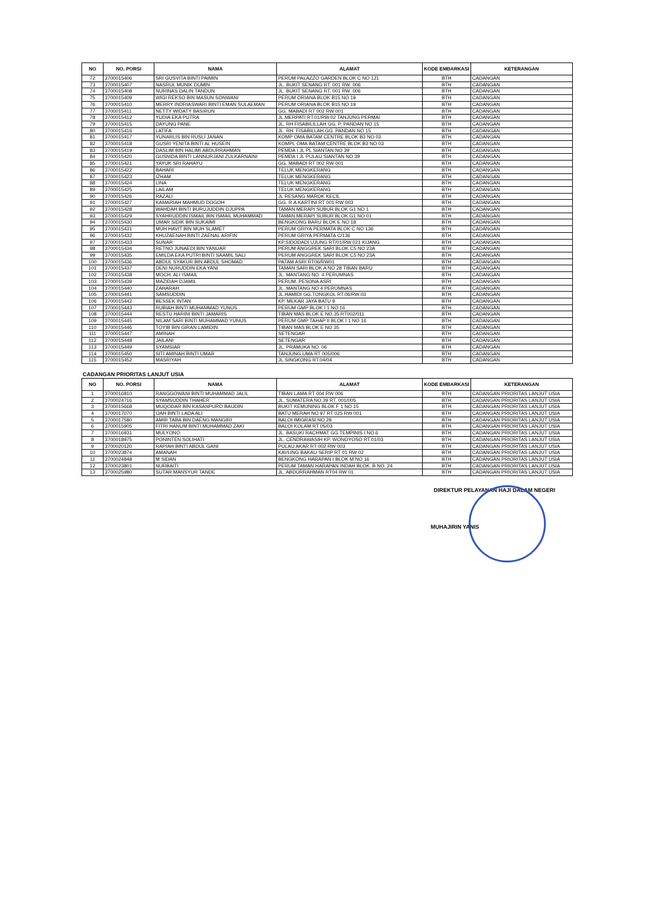| NO | NO. PORSI | NAMA | ALAMAT | KODE EMBARKASI | KETERANGAN |
| --- | --- | --- | --- | --- | --- |
| 72 | 3700015406 | SRI GUSVITA BINTI PAIMIN | PERUM PALAZZO GARDEN BLOK C NO 121 | BTH | CADANGAN |
| 73 | 3700015407 | NASRUL MUNIK DUMIN | JL. BUKIT SENANG RT. 001 RW. 006 | BTH | CADANGAN |
| 74 | 3700015408 | NURINAS DALIN TANDUN | JL. BUKIT SENANG RT. 001 RW. 006 | BTH | CADANGAN |
| 75 | 3700015409 | WIGI REKSO BIN MASUN SONWANI | PERUM ORIANA BLOK B15 NO 19 | BTH | CADANGAN |
| 76 | 3700015410 | MERRY INDRIASWARI BINTI EMAN SULAEMAN | PERUM ORIANA BLOK B15 NO 19 | BTH | CADANGAN |
| 77 | 3700015411 | NETTY WIDATY BASIRUN | GG. MABADI RT 002 RW 001 | BTH | CADANGAN |
| 78 | 3700015412 | YUDIA EKA PUTRA | JL.MERPATI RT.01/RW.02 TANJUNG PERMAI | BTH | CADANGAN |
| 79 | 3700015415 | DAYUNG PANE | JL. RH FISABILILLAH GG. P. PANDAN NO 15 | BTH | CADANGAN |
| 80 | 3700015416 | LATIFA | JL. RH. FISABILLAH GG. PANDAN NO 15 | BTH | CADANGAN |
| 81 | 3700015417 | YUNARLIS BIN RUSLI JANAN | KOMP OMA BATAM CENTRE BLOK B3 NO 03 | BTH | CADANGAN |
| 82 | 3700015418 | GUSRI YENITA BINTI AL HUSEIN | KOMPL OMA BATAM CENTRE BLOK B3 NO 03 | BTH | CADANGAN |
| 83 | 3700015419 | DASLIM BIN HALIMI ABDURRAHMAN | PEMDA I JL PL SIANTAN NO 39 | BTH | CADANGAN |
| 84 | 3700015420 | GUSNIDA BINTI LANNURJANI ZULKARNAINI | PEMDA I JL PULAU SIANTAN NO 39 | BTH | CADANGAN |
| 85 | 3700015421 | YAYUK SRI RAHAYU | GG. MABADI RT 002 RW 001 | BTH | CADANGAN |
| 86 | 3700015422 | BAHARI | TELUK MENGKERANG | BTH | CADANGAN |
| 87 | 3700015423 | IZHAM | TELUK MENGKERANG | BTH | CADANGAN |
| 88 | 3700015424 | LINA | TELUK MENGKERANG | BTH | CADANGAN |
| 89 | 3700015425 | LAILAM | TELUK MENGKERANG | BTH | CADANGAN |
| 90 | 3700015426 | RAZALI | JL RESANG MAROK KECIL | BTH | CADANGAN |
| 91 | 3700015427 | KAMARIAH MAHMUD DOGOH | GG. R.A KARTINI RT 001 RW 003 | BTH | CADANGAN |
| 92 | 3700015428 | WAHDAH BINTI BURUJUDDIN DJUPPA | TAMAN MERAPI SUBUR BLOK G1 NO 1 | BTH | CADANGAN |
| 93 | 3700015429 | SYAHRUDDIN ISMAIL BIN ISMAIL MUHAMMAD | TAMAN MERAPI SUBUR BLOK G1 NO 01 | BTH | CADANGAN |
| 94 | 3700015430 | UMAR SIDIK BIN SUKAIMI | BENGKONG BARU BLOK E NO 18 | BTH | CADANGAN |
| 95 | 3700015431 | MUH HAVIT BIN MUH SLAMET | PERUM GRIYA PERMATA BLOK C NO 136 | BTH | CADANGAN |
| 96 | 3700015432 | KHUZAENAH BINTI ZAENAL ARIFIN | PERUM GRIYA PERMATA C/136 | BTH | CADANGAN |
| 97 | 3700015433 | SUNAR | KP.SIDODADI UJUNG RT/01/RW.021 KIJANG | BTH | CADANGAN |
| 98 | 3700015434 | RETNO JUNAEDI BIN YANUAR | PERUM ANGGREK SARI BLOK C5 NO 23A | BTH | CADANGAN |
| 99 | 3700015435 | EMILDA EKA PUTRI BINTI SAAMIL SALI | PERUM ANGGREK SARI BLOK C5 NO 23A | BTH | CADANGAN |
| 100 | 3700015436 | ABDUL SYAKUR BIN ABDUL SHOMAD | PATAM ASRI RT06/RW01 | BTH | CADANGAN |
| 101 | 3700015437 | DENI NURUDDIN EKA YANI | TAMAN SARI BLOK A NO 28 TIBAN BARU | BTH | CADANGAN |
| 102 | 3700015438 | MOCH. ALI ISMAIL | JL. MANTANG NO. 4 PERUMNAS | BTH | CADANGAN |
| 103 | 3700015439 | MAZIDAH DJAMIL | PERUM. PESONA ASRI | BTH | CADANGAN |
| 104 | 3700015440 | ZAHARAH | JL. MANTANG NO 4 PERUMNAS | BTH | CADANGAN |
| 105 | 3700015441 | SAMSUDDIN | JL.HAMIDI GG.TONGKOL RT.06/RW.03 | BTH | CADANGAN |
| 106 | 3700015442 | BESSEK INTAN | KP. MEKAR JAYA BATU 9 | BTH | CADANGAN |
| 107 | 3700015443 | RUBIAH BINTI MUHAMMAD YUNUS | PERUM GMP BLOK I 1 NO 16 | BTH | CADANGAN |
| 108 | 3700015444 | RESTU HARINI BINTI JAMARIS | TIBAN MAS BLOK E NO.35 RT002/011 | BTH | CADANGAN |
| 109 | 3700015445 | NILAM SARI BINTI MUHAMMAD YUNUS | PERUM GMP TAHAP II BLOK I 1 NO 16 | BTH | CADANGAN |
| 110 | 3700015446 | TOYIB BIN GIRAN LAMIDIN | TIBAN MAS BLOK E NO 35 | BTH | CADANGAN |
| 111 | 3700015447 | AMINAH | SETENGAR | BTH | CADANGAN |
| 112 | 3700015448 | JAILANI | SETENGAR | BTH | CADANGAN |
| 113 | 3700015449 | SYAMSIAR | JL. PRAMUKA NO. 06 | BTH | CADANGAN |
| 114 | 3700015450 | SITI AMINAH BINTI UMAR | TANJUNG UMA RT 005/006 | BTH | CADANGAN |
| 115 | 3700015452 | MASRIYAH | JL.SINGKONG RT.04/04 | BTH | CADANGAN |
CADANGAN PRIORITAS LANJUT USIA
| NO | NO. PORSI | NAMA | ALAMAT | KODE EMBARKASI | KETERANGAN |
| --- | --- | --- | --- | --- | --- |
| 1 | 3700016810 | RANGGOWANI BINTI MUHAMMAD JALIL | TIBAN LAMA RT 004 RW 006 | BTH | CADANGAN PRIORITAS LANJUT USIA |
| 2 | 3700024716 | SYAMSUDDIN THAHER | JL. SUMATERA NO.39 RT. 001/005 | BTH | CADANGAN PRIORITAS LANJUT USIA |
| 3 | 3700015668 | MUQODAR BIN KASANPURO BAUDIN | BUKIT KEMUNING BLOK F 1 NO 15 | BTH | CADANGAN PRIORITAS LANJUT USIA |
| 4 | 3700017070 | IJAH BINTI LADA ALI | BATU MERAH NO 97 RT 025 RW 001 | BTH | CADANGAN PRIORITAS LANJUT USIA |
| 5 | 3700017580 | AMIR TABA BIN DAENG MANGIRI | BALOI IMIGRASI NO 28 | BTH | CADANGAN PRIORITAS LANJUT USIA |
| 6 | 3700015905 | FITRI HANUM BINTI MUHAMMAD ZAKI | BALOI KOLAM RT 05/03 | BTH | CADANGAN PRIORITAS LANJUT USIA |
| 7 | 3700016931 | MULYONO | JL. BASUKI RACHMAT GG.TEMPINIS I NO.6 | BTH | CADANGAN PRIORITAS LANJUT USIA |
| 8 | 3700018975 | PONINTEN SOLIHATI | JL. CENDRAWASIH KP. WONOYOSO RT.01/03 | BTH | CADANGAN PRIORITAS LANJUT USIA |
| 9 | 3700020120 | RAPIAH BINTI ABDUL GANI | PULAU AKAR RT 002 RW 003 | BTH | CADANGAN PRIORITAS LANJUT USIA |
| 10 | 3700023874 | AMANAH | KAVLING BAKAU SERIP RT 01 RW 02 | BTH | CADANGAN PRIORITAS LANJUT USIA |
| 11 | 3700024848 | M SIDAN | BENGKONG HARAPAN I BLOK M NO 16 | BTH | CADANGAN PRIORITAS LANJUT USIA |
| 12 | 3700023801 | NURBAITI | PERUM TAMAN HARAPAN INDAH BLOK. B NO. 24 | BTH | CADANGAN PRIORITAS LANJUT USIA |
| 13 | 3700025980 | SUTAR MANSYUR TANDE | JL. ABDURRAHMAN RT04 RW 01 | BTH | CADANGAN PRIORITAS LANJUT USIA |
DIREKTUR PELAYANAN HAJI DALAM NEGERI
MUHAJIRIN YANIS